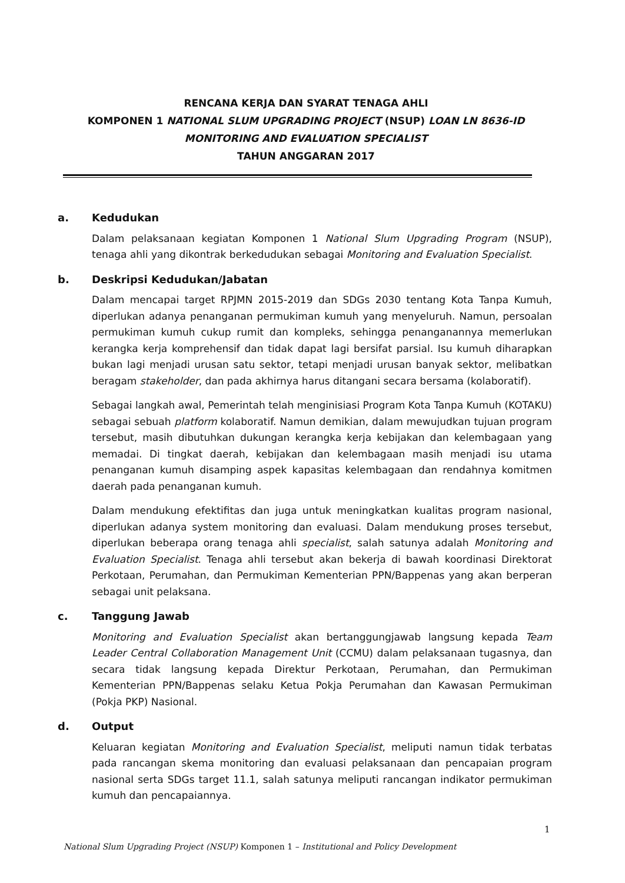RENCANA KERJA DAN SYARAT TENAGA AHLI
KOMPONEN 1 NATIONAL SLUM UPGRADING PROJECT (NSUP) LOAN LN 8636-ID
MONITORING AND EVALUATION SPECIALIST
TAHUN ANGGARAN 2017
a. Kedudukan
Dalam pelaksanaan kegiatan Komponen 1 National Slum Upgrading Program (NSUP), tenaga ahli yang dikontrak berkedudukan sebagai Monitoring and Evaluation Specialist.
b. Deskripsi Kedudukan/Jabatan
Dalam mencapai target RPJMN 2015-2019 dan SDGs 2030 tentang Kota Tanpa Kumuh, diperlukan adanya penanganan permukiman kumuh yang menyeluruh. Namun, persoalan permukiman kumuh cukup rumit dan kompleks, sehingga penanganannya memerlukan kerangka kerja komprehensif dan tidak dapat lagi bersifat parsial. Isu kumuh diharapkan bukan lagi menjadi urusan satu sektor, tetapi menjadi urusan banyak sektor, melibatkan beragam stakeholder, dan pada akhirnya harus ditangani secara bersama (kolaboratif).
Sebagai langkah awal, Pemerintah telah menginisiasi Program Kota Tanpa Kumuh (KOTAKU) sebagai sebuah platform kolaboratif. Namun demikian, dalam mewujudkan tujuan program tersebut, masih dibutuhkan dukungan kerangka kerja kebijakan dan kelembagaan yang memadai. Di tingkat daerah, kebijakan dan kelembagaan masih menjadi isu utama penanganan kumuh disamping aspek kapasitas kelembagaan dan rendahnya komitmen daerah pada penanganan kumuh.
Dalam mendukung efektifitas dan juga untuk meningkatkan kualitas program nasional, diperlukan adanya system monitoring dan evaluasi. Dalam mendukung proses tersebut, diperlukan beberapa orang tenaga ahli specialist, salah satunya adalah Monitoring and Evaluation Specialist. Tenaga ahli tersebut akan bekerja di bawah koordinasi Direktorat Perkotaan, Perumahan, dan Permukiman Kementerian PPN/Bappenas yang akan berperan sebagai unit pelaksana.
c. Tanggung Jawab
Monitoring and Evaluation Specialist akan bertanggungjawab langsung kepada Team Leader Central Collaboration Management Unit (CCMU) dalam pelaksanaan tugasnya, dan secara tidak langsung kepada Direktur Perkotaan, Perumahan, dan Permukiman Kementerian PPN/Bappenas selaku Ketua Pokja Perumahan dan Kawasan Permukiman (Pokja PKP) Nasional.
d. Output
Keluaran kegiatan Monitoring and Evaluation Specialist, meliputi namun tidak terbatas pada rancangan skema monitoring dan evaluasi pelaksanaan dan pencapaian program nasional serta SDGs target 11.1, salah satunya meliputi rancangan indikator permukiman kumuh dan pencapaiannya.
1
National Slum Upgrading Project (NSUP) Komponen 1 – Institutional and Policy Development